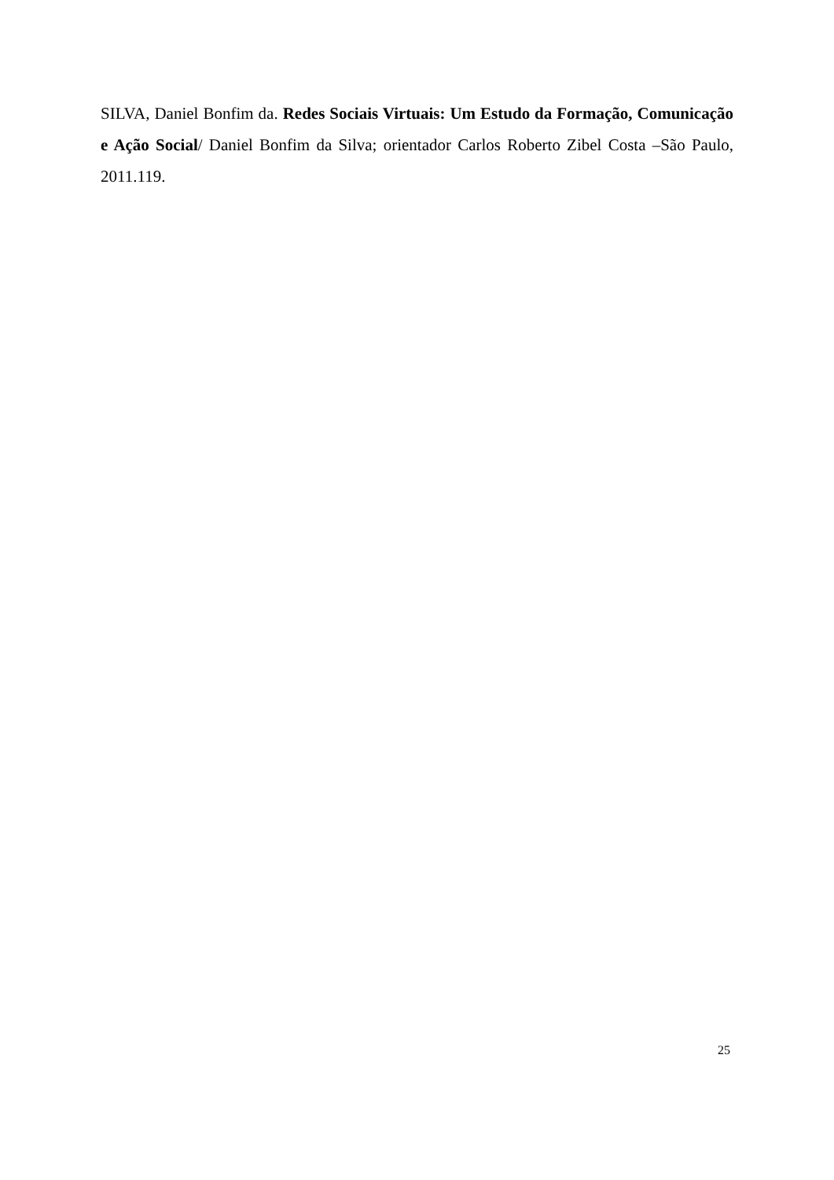SILVA, Daniel Bonfim da. Redes Sociais Virtuais: Um Estudo da Formação, Comunicação e Ação Social/ Daniel Bonfim da Silva; orientador Carlos Roberto Zibel Costa –São Paulo, 2011.119.
25